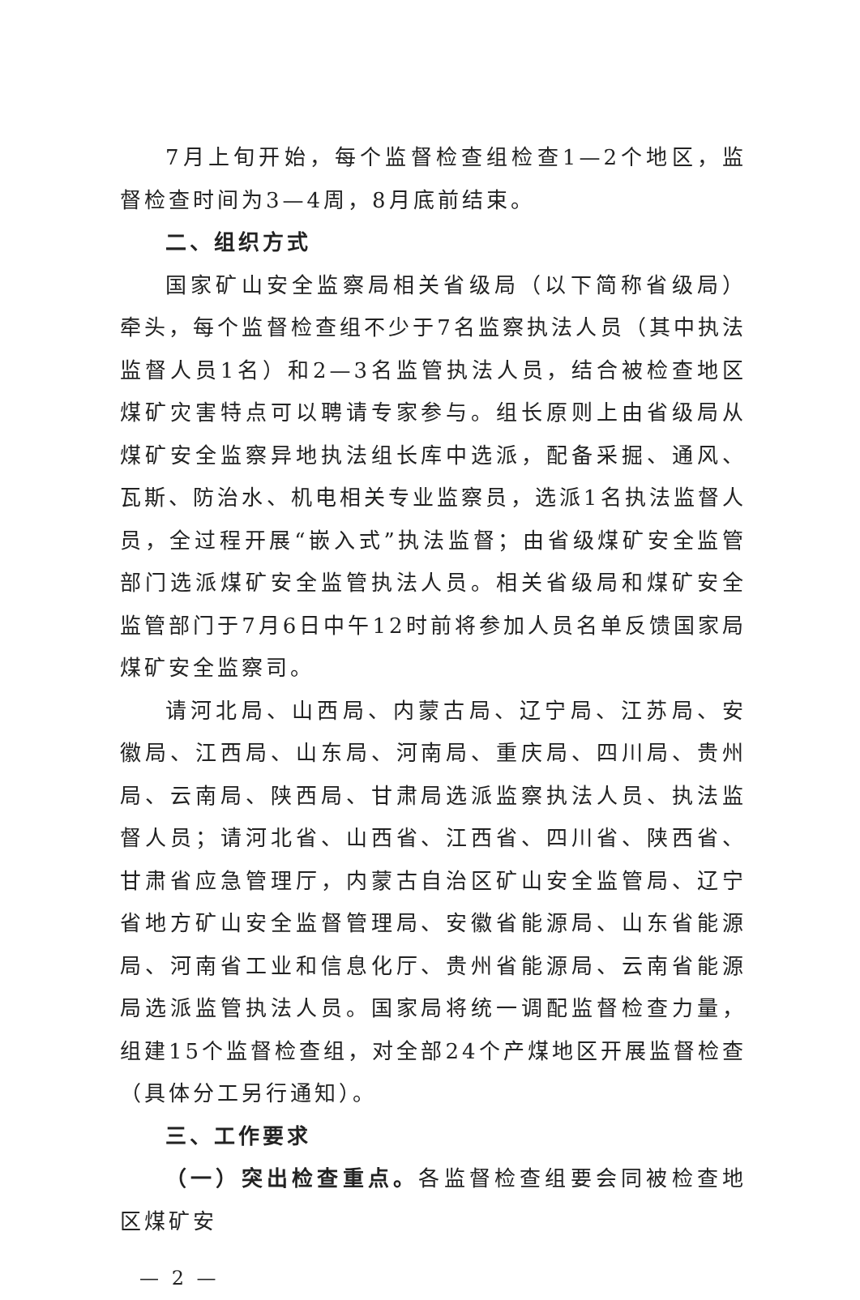7月上旬开始，每个监督检查组检查1—2个地区，监督检查时间为3—4周，8月底前结束。
二、组织方式
国家矿山安全监察局相关省级局（以下简称省级局）牵头，每个监督检查组不少于7名监察执法人员（其中执法监督人员1名）和2—3名监管执法人员，结合被检查地区煤矿灾害特点可以聘请专家参与。组长原则上由省级局从煤矿安全监察异地执法组长库中选派，配备采掘、通风、瓦斯、防治水、机电相关专业监察员，选派1名执法监督人员，全过程开展“嵌入式”执法监督；由省级煤矿安全监管部门选派煤矿安全监管执法人员。相关省级局和煤矿安全监管部门于7月6日中午12时前将参加人员名单反馈国家局煤矿安全监察司。
请河北局、山西局、内蒙古局、辽宁局、江苏局、安徽局、江西局、山东局、河南局、重庆局、四川局、贵州局、云南局、陕西局、甘肃局选派监察执法人员、执法监督人员；请河北省、山西省、江西省、四川省、陕西省、甘肃省应急管理厅，内蒙古自治区矿山安全监管局、辽宁省地方矿山安全监督管理局、安徽省能源局、山东省能源局、河南省工业和信息化厅、贵州省能源局、云南省能源局选派监管执法人员。国家局将统一调配监督检查力量，组建15个监督检查组，对全部24个产煤地区开展监督检查（具体分工另行通知）。
三、工作要求
（一）突出检查重点。各监督检查组要会同被检查地区煤矿安
— 2 —